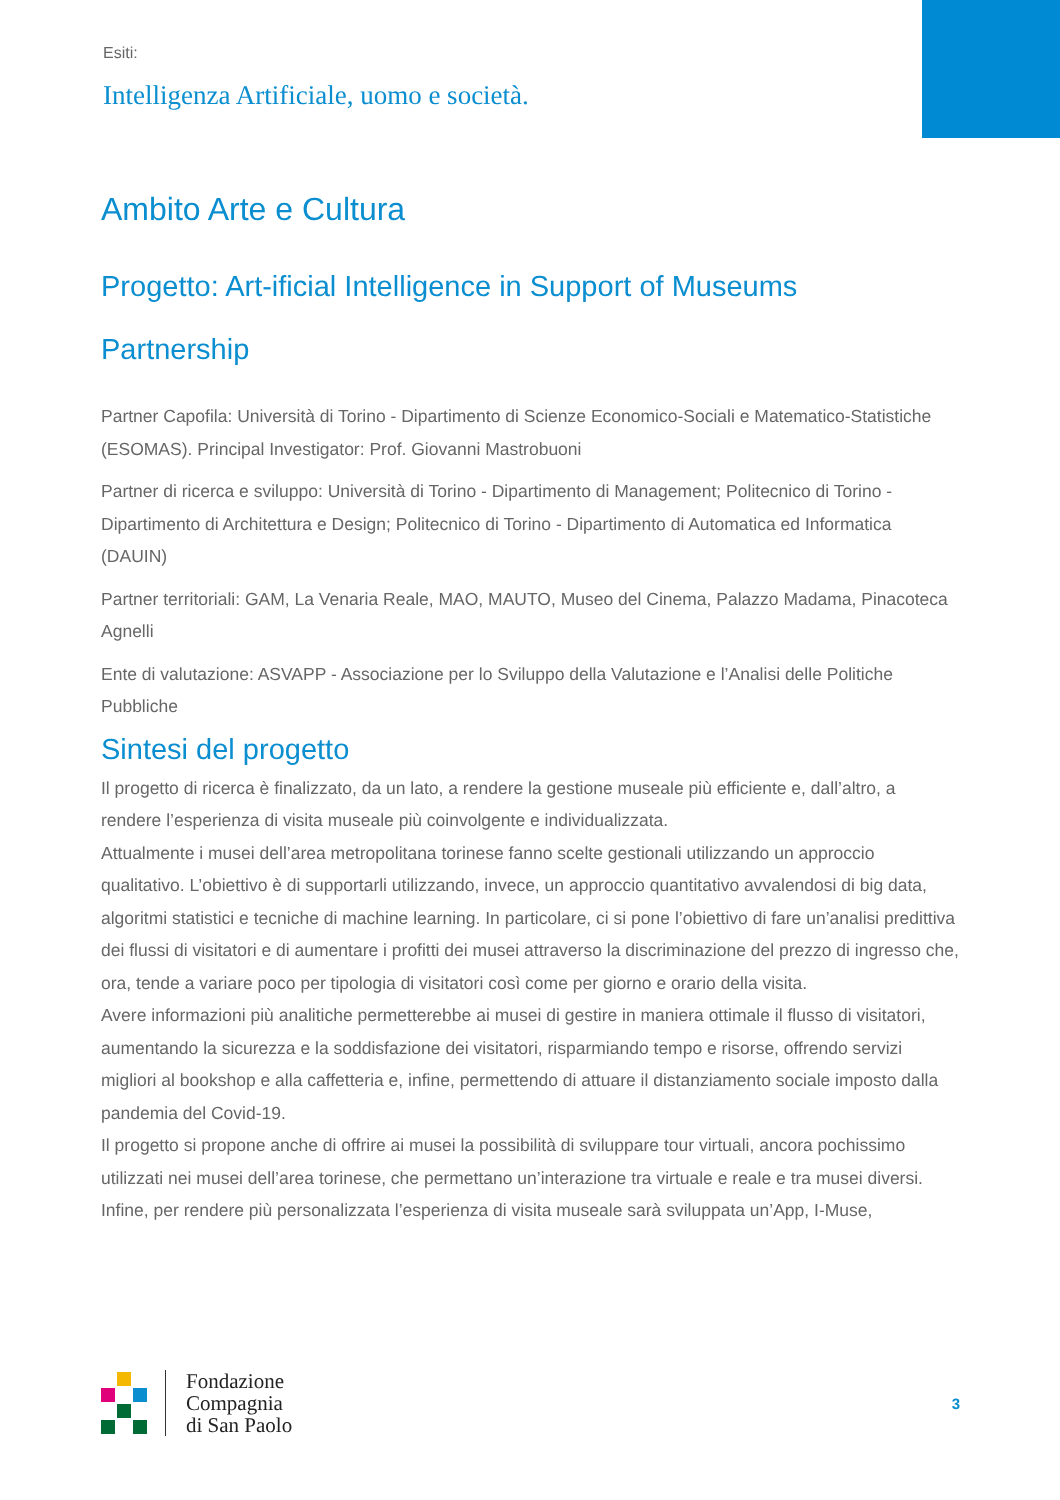Esiti:
Intelligenza Artificiale, uomo e società.
Ambito Arte e Cultura
Progetto: Art-ificial Intelligence in Support of Museums
Partnership
Partner Capofila: Università di Torino - Dipartimento di Scienze Economico-Sociali e Matematico-Statistiche (ESOMAS). Principal Investigator: Prof. Giovanni Mastrobuoni
Partner di ricerca e sviluppo: Università di Torino - Dipartimento di Management; Politecnico di Torino - Dipartimento di Architettura e Design; Politecnico di Torino - Dipartimento di Automatica ed Informatica (DAUIN)
Partner territoriali: GAM, La Venaria Reale, MAO, MAUTO, Museo del Cinema, Palazzo Madama, Pinacoteca Agnelli
Ente di valutazione: ASVAPP - Associazione per lo Sviluppo della Valutazione e l’Analisi delle Politiche Pubbliche
Sintesi del progetto
Il progetto di ricerca è finalizzato, da un lato, a rendere la gestione museale più efficiente e, dall’altro, a rendere l’esperienza di visita museale più coinvolgente e individualizzata.
Attualmente i musei dell’area metropolitana torinese fanno scelte gestionali utilizzando un approccio qualitativo. L’obiettivo è di supportarli utilizzando, invece, un approccio quantitativo avvalendosi di big data, algoritmi statistici e tecniche di machine learning. In particolare, ci si pone l’obiettivo di fare un’analisi predittiva dei flussi di visitatori e di aumentare i profitti dei musei attraverso la discriminazione del prezzo di ingresso che, ora, tende a variare poco per tipologia di visitatori così come per giorno e orario della visita.
Avere informazioni più analitiche permetterebbe ai musei di gestire in maniera ottimale il flusso di visitatori, aumentando la sicurezza e la soddisfazione dei visitatori, risparmiando tempo e risorse, offrendo servizi migliori al bookshop e alla caffetteria e, infine, permettendo di attuare il distanziamento sociale imposto dalla pandemia del Covid-19.
Il progetto si propone anche di offrire ai musei la possibilità di sviluppare tour virtuali, ancora pochissimo utilizzati nei musei dell’area torinese, che permettano un’interazione tra virtuale e reale e tra musei diversi.
Infine, per rendere più personalizzata l’esperienza di visita museale sarà sviluppata un’App, I-Muse,
Fondazione
Compagnia
di San Paolo
3